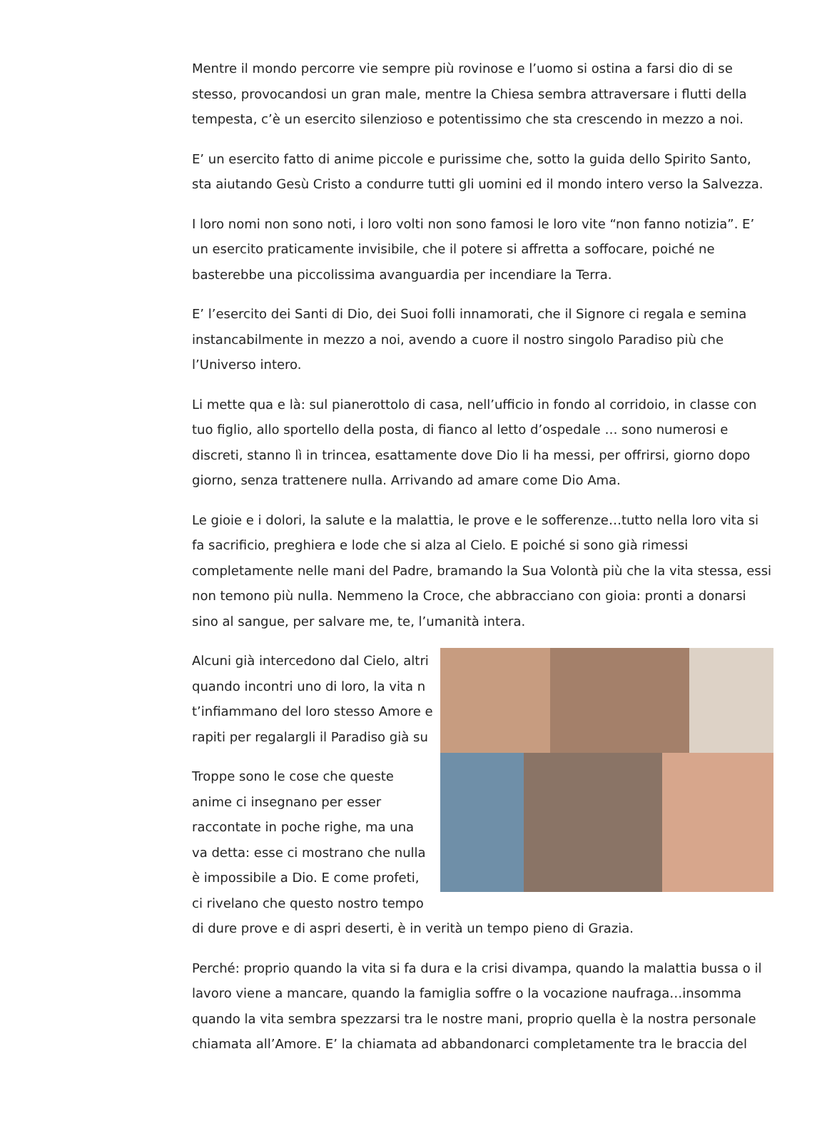Mentre il mondo percorre vie sempre più rovinose e l’uomo si ostina a farsi dio di se stesso, provocandosi un gran male, mentre la Chiesa sembra attraversare i flutti della tempesta, c’è un esercito silenzioso e potentissimo che sta crescendo in mezzo a noi.
E’ un esercito fatto di anime piccole e purissime che, sotto la guida dello Spirito Santo, sta aiutando Gesù Cristo a condurre tutti gli uomini ed il mondo intero verso la Salvezza.
I loro nomi non sono noti, i loro volti non sono famosi le loro vite “non fanno notizia”. E’ un esercito praticamente invisibile, che il potere si affretta a soffocare, poiché ne basterebbe una piccolissima avanguardia per incendiare la Terra.
E’ l’esercito dei Santi di Dio, dei Suoi folli innamorati, che il Signore ci regala e semina instancabilmente in mezzo a noi, avendo a cuore il nostro singolo Paradiso più che l’Universo intero.
Li mette qua e là: sul pianerottolo di casa, nell’ufficio in fondo al corridoio, in classe con tuo figlio, allo sportello della posta, di fianco al letto d’ospedale … sono numerosi e discreti, stanno lì in trincea, esattamente dove Dio li ha messi, per offrirsi, giorno dopo giorno, senza trattenere nulla. Arrivando ad amare come Dio Ama.
Le gioie e i dolori, la salute e la malattia, le prove e le sofferenze…tutto nella loro vita si fa sacrificio, preghiera e lode che si alza al Cielo. E poiché si sono già rimessi completamente nelle mani del Padre, bramando la Sua Volontà più che la vita stessa, essi non temono più nulla. Nemmeno la Croce, che abbracciano con gioia: pronti a donarsi sino al sangue, per salvare me, te, l’umanità intera.
Alcuni già intercedono dal Cielo, altri quando incontri uno di loro, la vita n t’infiammano del loro stesso Amore e rapiti per regalargli il Paradiso già su
Troppe sono le cose che queste anime ci insegnano per esser raccontate in poche righe, ma una va detta: esse ci mostrano che nulla è impossibile a Dio. E come profeti, ci rivelano che questo nostro tempo di dure prove e di aspri deserti, è in verità un tempo pieno di Grazia.
Perché: proprio quando la vita si fa dura e la crisi divampa, quando la malattia bussa o il lavoro viene a mancare, quando la famiglia soffre o la vocazione naufraga…insomma quando la vita sembra spezzarsi tra le nostre mani, proprio quella è la nostra personale chiamata all’Amore. E’ la chiamata ad abbandonarci completamente tra le braccia del